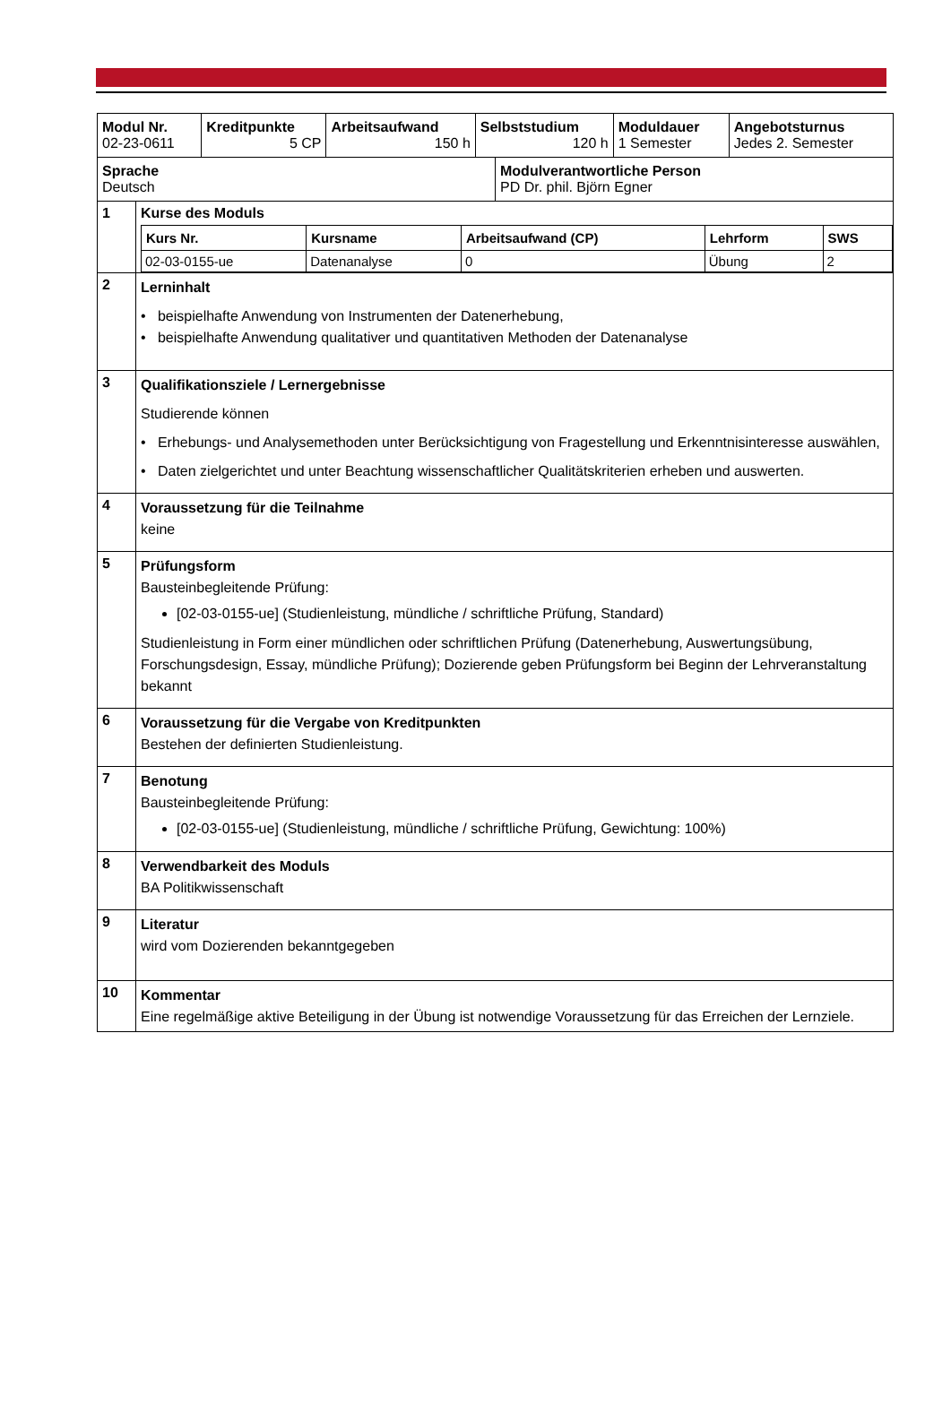| / Modul Nr. 02-23-0611 / Kreditpunkte 5 CP / Arbeitsaufwand 150 h / Selbststudium 120 h / Moduldauer 1 Semester / Angebotsturnus Jedes 2. Semester / | |
| / Sprache Deutsch / Modulverantwortliche Person PD Dr. phil. Björn Egner / | |
| 1 | Kurse des Moduls / Kurs Nr. / Kursname / Arbeitsaufwand (CP) / Lehrform / SWS / / --- / --- / --- / --- / --- / / 02-03-0155-ue / Datenanalyse / 0 / Übung / 2 / |
| 2 | Lerninhalt • beispielhafte Anwendung von Instrumenten der Datenerhebung, • beispielhafte Anwendung qualitativer und quantitativen Methoden der Datenanalyse |
| 3 | Qualifikationsziele / Lernergebnisse Studierende können • Erhebungs- und Analysemethoden unter Berücksichtigung von Fragestellung und Erkenntnisinteresse auswählen, • Daten zielgerichtet und unter Beachtung wissenschaftlicher Qualitätskriterien erheben und auswerten. |
| 4 | Voraussetzung für die Teilnahme keine |
| 5 | Prüfungsform Bausteinbegleitende Prüfung: [02-03-0155-ue] (Studienleistung, mündliche / schriftliche Prüfung, Standard) Studienleistung in Form einer mündlichen oder schriftlichen Prüfung (Datenerhebung, Auswertungsübung, Forschungsdesign, Essay, mündliche Prüfung); Dozierende geben Prüfungsform bei Beginn der Lehrveranstaltung bekannt |
| 6 | Voraussetzung für die Vergabe von Kreditpunkten Bestehen der definierten Studienleistung. |
| 7 | Benotung Bausteinbegleitende Prüfung: [02-03-0155-ue] (Studienleistung, mündliche / schriftliche Prüfung, Gewichtung: 100%) |
| 8 | Verwendbarkeit des Moduls BA Politikwissenschaft |
| 9 | Literatur wird vom Dozierenden bekanntgegeben |
| 10 | Kommentar Eine regelmäßige aktive Beteiligung in der Übung ist notwendige Voraussetzung für das Erreichen der Lernziele. |